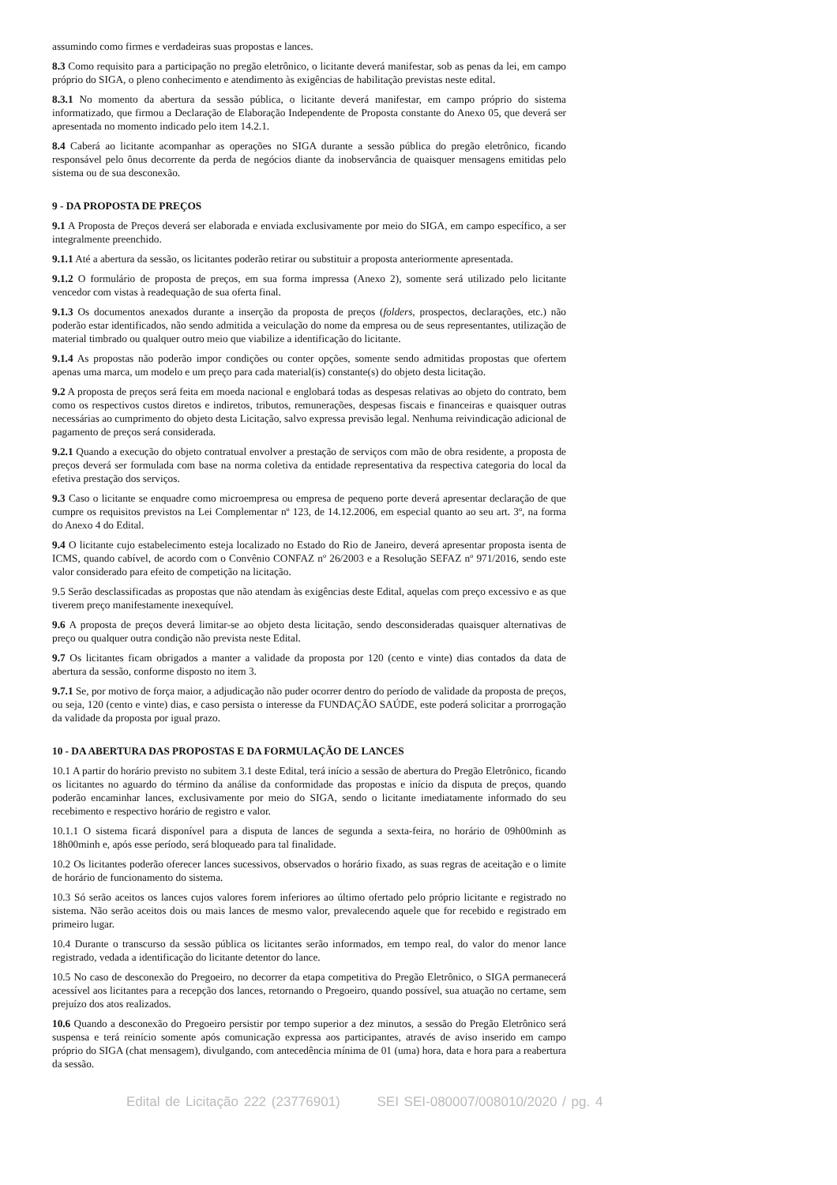assumindo como firmes e verdadeiras suas propostas e lances.
8.3 Como requisito para a participação no pregão eletrônico, o licitante deverá manifestar, sob as penas da lei, em campo próprio do SIGA, o pleno conhecimento e atendimento às exigências de habilitação previstas neste edital.
8.3.1 No momento da abertura da sessão pública, o licitante deverá manifestar, em campo próprio do sistema informatizado, que firmou a Declaração de Elaboração Independente de Proposta constante do Anexo 05, que deverá ser apresentada no momento indicado pelo item 14.2.1.
8.4 Caberá ao licitante acompanhar as operações no SIGA durante a sessão pública do pregão eletrônico, ficando responsável pelo ônus decorrente da perda de negócios diante da inobservância de quaisquer mensagens emitidas pelo sistema ou de sua desconexão.
9 - DA PROPOSTA DE PREÇOS
9.1 A Proposta de Preços deverá ser elaborada e enviada exclusivamente por meio do SIGA, em campo específico, a ser integralmente preenchido.
9.1.1 Até a abertura da sessão, os licitantes poderão retirar ou substituir a proposta anteriormente apresentada.
9.1.2 O formulário de proposta de preços, em sua forma impressa (Anexo 2), somente será utilizado pelo licitante vencedor com vistas à readequação de sua oferta final.
9.1.3 Os documentos anexados durante a inserção da proposta de preços (folders, prospectos, declarações, etc.) não poderão estar identificados, não sendo admitida a veiculação do nome da empresa ou de seus representantes, utilização de material timbrado ou qualquer outro meio que viabilize a identificação do licitante.
9.1.4 As propostas não poderão impor condições ou conter opções, somente sendo admitidas propostas que ofertem apenas uma marca, um modelo e um preço para cada material(is) constante(s) do objeto desta licitação.
9.2 A proposta de preços será feita em moeda nacional e englobará todas as despesas relativas ao objeto do contrato, bem como os respectivos custos diretos e indiretos, tributos, remunerações, despesas fiscais e financeiras e quaisquer outras necessárias ao cumprimento do objeto desta Licitação, salvo expressa previsão legal. Nenhuma reivindicação adicional de pagamento de preços será considerada.
9.2.1 Quando a execução do objeto contratual envolver a prestação de serviços com mão de obra residente, a proposta de preços deverá ser formulada com base na norma coletiva da entidade representativa da respectiva categoria do local da efetiva prestação dos serviços.
9.3 Caso o licitante se enquadre como microempresa ou empresa de pequeno porte deverá apresentar declaração de que cumpre os requisitos previstos na Lei Complementar nº 123, de 14.12.2006, em especial quanto ao seu art. 3º, na forma do Anexo 4 do Edital.
9.4 O licitante cujo estabelecimento esteja localizado no Estado do Rio de Janeiro, deverá apresentar proposta isenta de ICMS, quando cabível, de acordo com o Convênio CONFAZ nº 26/2003 e a Resolução SEFAZ nº 971/2016, sendo este valor considerado para efeito de competição na licitação.
9.5 Serão desclassificadas as propostas que não atendam às exigências deste Edital, aquelas com preço excessivo e as que tiverem preço manifestamente inexequível.
9.6 A proposta de preços deverá limitar-se ao objeto desta licitação, sendo desconsideradas quaisquer alternativas de preço ou qualquer outra condição não prevista neste Edital.
9.7 Os licitantes ficam obrigados a manter a validade da proposta por 120 (cento e vinte) dias contados da data de abertura da sessão, conforme disposto no item 3.
9.7.1 Se, por motivo de força maior, a adjudicação não puder ocorrer dentro do período de validade da proposta de preços, ou seja, 120 (cento e vinte) dias, e caso persista o interesse da FUNDAÇÃO SAÚDE, este poderá solicitar a prorrogação da validade da proposta por igual prazo.
10 - DA ABERTURA DAS PROPOSTAS E DA FORMULAÇÃO DE LANCES
10.1 A partir do horário previsto no subitem 3.1 deste Edital, terá início a sessão de abertura do Pregão Eletrônico, ficando os licitantes no aguardo do término da análise da conformidade das propostas e início da disputa de preços, quando poderão encaminhar lances, exclusivamente por meio do SIGA, sendo o licitante imediatamente informado do seu recebimento e respectivo horário de registro e valor.
10.1.1 O sistema ficará disponível para a disputa de lances de segunda a sexta-feira, no horário de 09h00minh as 18h00minh e, após esse período, será bloqueado para tal finalidade.
10.2 Os licitantes poderão oferecer lances sucessivos, observados o horário fixado, as suas regras de aceitação e o limite de horário de funcionamento do sistema.
10.3 Só serão aceitos os lances cujos valores forem inferiores ao último ofertado pelo próprio licitante e registrado no sistema. Não serão aceitos dois ou mais lances de mesmo valor, prevalecendo aquele que for recebido e registrado em primeiro lugar.
10.4 Durante o transcurso da sessão pública os licitantes serão informados, em tempo real, do valor do menor lance registrado, vedada a identificação do licitante detentor do lance.
10.5 No caso de desconexão do Pregoeiro, no decorrer da etapa competitiva do Pregão Eletrônico, o SIGA permanecerá acessível aos licitantes para a recepção dos lances, retornando o Pregoeiro, quando possível, sua atuação no certame, sem prejuízo dos atos realizados.
10.6 Quando a desconexão do Pregoeiro persistir por tempo superior a dez minutos, a sessão do Pregão Eletrônico será suspensa e terá reinício somente após comunicação expressa aos participantes, através de aviso inserido em campo próprio do SIGA (chat mensagem), divulgando, com antecedência mínima de 01 (uma) hora, data e hora para a reabertura da sessão.
Edital de Licitação 222 (23776901) SEI SEI-080007/008010/2020 / pg. 4